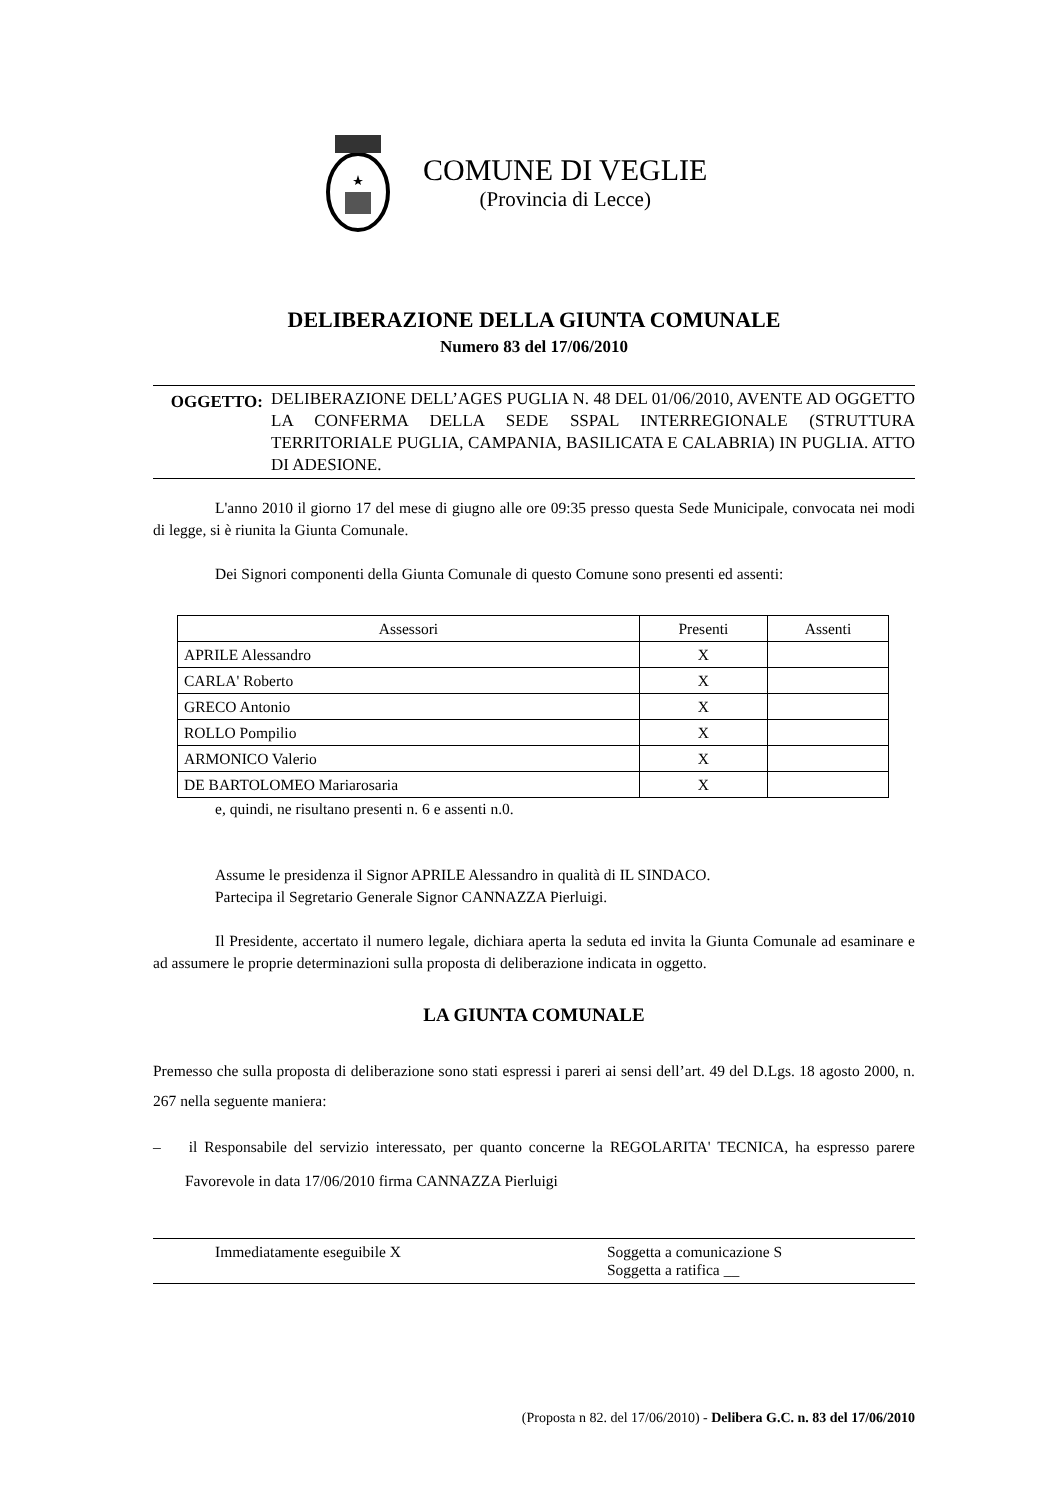COMUNE DI VEGLIE
(Provincia di Lecce)
DELIBERAZIONE DELLA GIUNTA COMUNALE
Numero 83 del 17/06/2010
OGGETTO:
DELIBERAZIONE DELL’AGES PUGLIA N. 48 DEL 01/06/2010, AVENTE AD OGGETTO LA CONFERMA DELLA SEDE SSPAL INTERREGIONALE (STRUTTURA TERRITORIALE PUGLIA, CAMPANIA, BASILICATA E CALABRIA) IN PUGLIA. ATTO DI ADESIONE.
L'anno 2010 il giorno 17 del mese di giugno alle ore 09:35 presso questa Sede Municipale, convocata nei modi di legge, si è riunita la Giunta Comunale.
Dei Signori componenti della Giunta Comunale di questo Comune sono presenti ed assenti:
| Assessori | Presenti | Assenti |
| --- | --- | --- |
| APRILE Alessandro | X | |
| CARLA' Roberto | X | |
| GRECO Antonio | X | |
| ROLLO Pompilio | X | |
| ARMONICO Valerio | X | |
| DE BARTOLOMEO Mariarosaria | X | |
e, quindi, ne risultano presenti n. 6 e assenti n.0.
Assume le presidenza il Signor APRILE Alessandro in qualità di IL SINDACO.
Partecipa il Segretario Generale Signor CANNAZZA Pierluigi.
Il Presidente, accertato il numero legale, dichiara aperta la seduta ed invita la Giunta Comunale ad esaminare e ad assumere le proprie determinazioni sulla proposta di deliberazione indicata in oggetto.
LA GIUNTA COMUNALE
Premesso che sulla proposta di deliberazione sono stati espressi i pareri ai sensi dell’art. 49 del D.Lgs. 18 agosto 2000, n. 267 nella seguente maniera:
– il Responsabile del servizio interessato, per quanto concerne la REGOLARITA' TECNICA, ha espresso parere Favorevole in data 17/06/2010 firma CANNAZZA Pierluigi
Immediatamente eseguibile X Soggetta a comunicazione S
Soggetta a ratifica __
(Proposta n 82. del 17/06/2010) - Delibera G.C. n. 83 del 17/06/2010